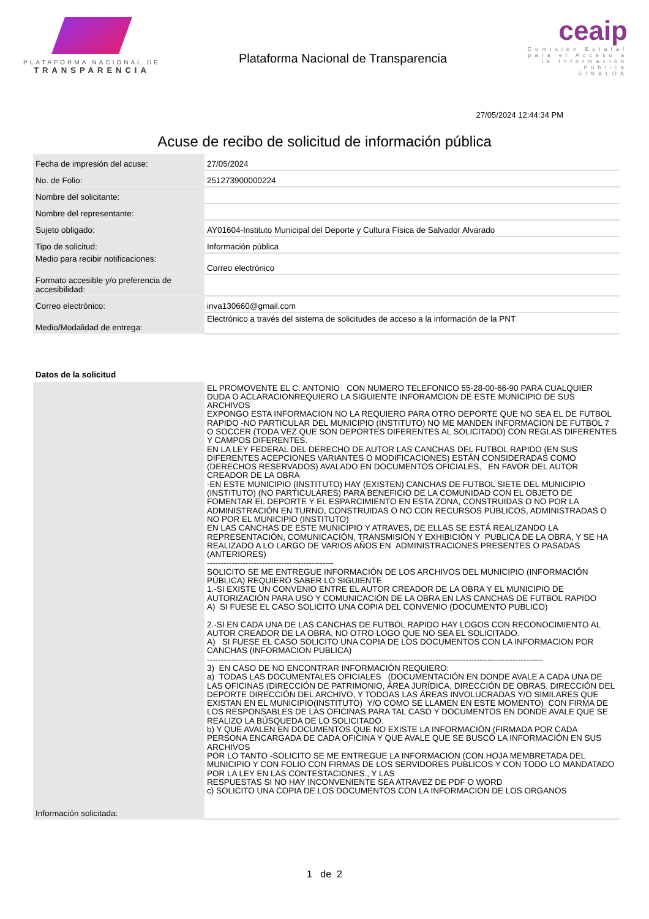PLATAFORMA NACIONAL DE
TRANSPARENCIA
Plataforma Nacional de Transparencia
ceaip
Comisión Estatal para el Acceso a la Información Pública
SINALOA
27/05/2024 12:44:34 PM
Acuse de recibo de solicitud de información pública
| Fecha de impresión del acuse: | 27/05/2024 |
| No. de Folio: | 251273900000224 |
| Nombre del solicitante: | |
| Nombre del representante: | |
| Sujeto obligado: | AY01604-Instituto Municipal del Deporte y Cultura Física de Salvador Alvarado |
| Tipo de solicitud: | Información pública |
| Medio para recibir notificaciones: | Correo electrónico |
| Formato accesible y/o preferencia de accesibilidad: | |
| Correo electrónico: | inva130660@gmail.com |
| Medio/Modalidad de entrega: | Electrónico a través del sistema de solicitudes de acceso a la información de la PNT |
Datos de la solicitud
| Información solicitada: | EL PROMOVENTE EL C. ANTONIO CON NUMERO TELEFONICO 55-28-00-66-90 PARA CUALQUIER DUDA O ACLARACIONREQUIERO LA SIGUIENTE INFORAMCION DE ESTE MUNICIPIO DE SUS ARCHIVOS EXPONGO ESTA INFORMACION NO LA REQUIERO PARA OTRO DEPORTE QUE NO SEA EL DE FUTBOL RAPIDO -NO PARTICULAR DEL MUNICIPIO (INSTITUTO) NO ME MANDEN INFORMACION DE FUTBOL 7 O SOCCER (TODA VEZ QUE SON DEPORTES DIFERENTES AL SOLICITADO) CON REGLAS DIFERENTES Y CAMPOS DIFERENTES. EN LA LEY FEDERAL DEL DERECHO DE AUTOR LAS CANCHAS DEL FUTBOL RAPIDO (EN SUS DIFERENTES ACEPCIONES VARIANTES O MODIFICACIONES) ESTÁN CONSIDERADAS COMO (DERECHOS RESERVADOS) AVALADO EN DOCUMENTOS OFICIALES, EN FAVOR DEL AUTOR CREADOR DE LA OBRA -EN ESTE MUNICIPIO (INSTITUTO) HAY (EXISTEN) CANCHAS DE FUTBOL SIETE DEL MUNICIPIO (INSTITUTO) (NO PARTICULARES) PARA BENEFICIO DE LA COMUNIDAD CON EL OBJETO DE FOMENTAR EL DEPORTE Y EL ESPARCIMIENTO EN ESTA ZONA, CONSTRUIDAS O NO POR LA ADMINISTRACIÓN EN TURNO, CONSTRUIDAS O NO CON RECURSOS PÚBLICOS, ADMINISTRADAS O NO POR EL MUNICIPIO (INSTITUTO) EN LAS CANCHAS DE ESTE MUNICIPIO Y ATRAVES, DE ELLAS SE ESTÁ REALIZANDO LA REPRESENTACIÓN, COMUNICACIÓN, TRANSMISIÓN Y EXHIBICIÓN Y PUBLICA DE LA OBRA, Y SE HA REALIZADO A LO LARGO DE VARIOS AÑOS EN ADMINISTRACIONES PRESENTES O PASADAS (ANTERIORES) ---------------------------------------------- SOLICITO SE ME ENTREGUE INFORMACIÓN DE LOS ARCHIVOS DEL MUNICIPIO (INFORMACIÓN PÚBLICA) REQUIERO SABER LO SIGUIENTE 1.-SI EXISTE UN CONVENIO ENTRE EL AUTOR CREADOR DE LA OBRA Y EL MUNICIPIO DE AUTORIZACIÓN PARA USO Y COMUNICACIÓN DE LA OBRA EN LAS CANCHAS DE FUTBOL RAPIDO A) SI FUESE EL CASO SOLICITO UNA COPIA DEL CONVENIO (DOCUMENTO PUBLICO) 2.-SI EN CADA UNA DE LAS CANCHAS DE FUTBOL RAPIDO HAY LOGOS CON RECONOCIMIENTO AL AUTOR CREADOR DE LA OBRA, NO OTRO LOGO QUE NO SEA EL SOLICITADO. A) SI FUESE EL CASO SOLICITO UNA COPIA DE LOS DOCUMENTOS CON LA INFORMACION POR CANCHAS (INFORMACION PUBLICA) -------------------------------------------------------------------------------------------------------------------------- 3) EN CASO DE NO ENCONTRAR INFORMACIÓN REQUIERO: a) TODAS LAS DOCUMENTALES OFICIALES (DOCUMENTACIÓN EN DONDE AVALE A CADA UNA DE LAS OFICINAS (DIRECCIÓN DE PATRIMONIO, ÁREA JURÍDICA, DIRECCIÓN DE OBRAS. DIRECCIÓN DEL DEPORTE DIRECCIÓN DEL ARCHIVO, Y TODOAS LAS ÁREAS INVOLUCRADAS Y/O SIMILARES QUE EXISTAN EN EL MUNICIPIO(INSTITUTO) Y/O COMO SE LLAMEN EN ESTE MOMENTO) CON FIRMA DE LOS RESPONSABLES DE LAS OFICINAS PARA TAL CASO Y DOCUMENTOS EN DONDE AVALE QUE SE REALIZO LA BÚSQUEDA DE LO SOLICITADO. b) Y QUE AVALEN EN DOCUMENTOS QUE NO EXISTE LA INFORMACIÓN (FIRMADA POR CADA PERSONA ENCARGADA DE CADA OFICINA Y QUE AVALE QUE SE BUSCÓ LA INFORMACIÓN EN SUS ARCHIVOS POR LO TANTO -SOLICITO SE ME ENTREGUE LA INFORMACION (CON HOJA MEMBRETADA DEL MUNICIPIO Y CON FOLIO CON FIRMAS DE LOS SERVIDORES PUBLICOS Y CON TODO LO MANDATADO POR LA LEY EN LAS CONTESTACIONES., Y LAS RESPUESTAS SI NO HAY INCONVENIENTE SEA ATRAVEZ DE PDF O WORD c) SOLICITO UNA COPIA DE LOS DOCUMENTOS CON LA INFORMACION DE LOS ORGANOS |
1 de 2